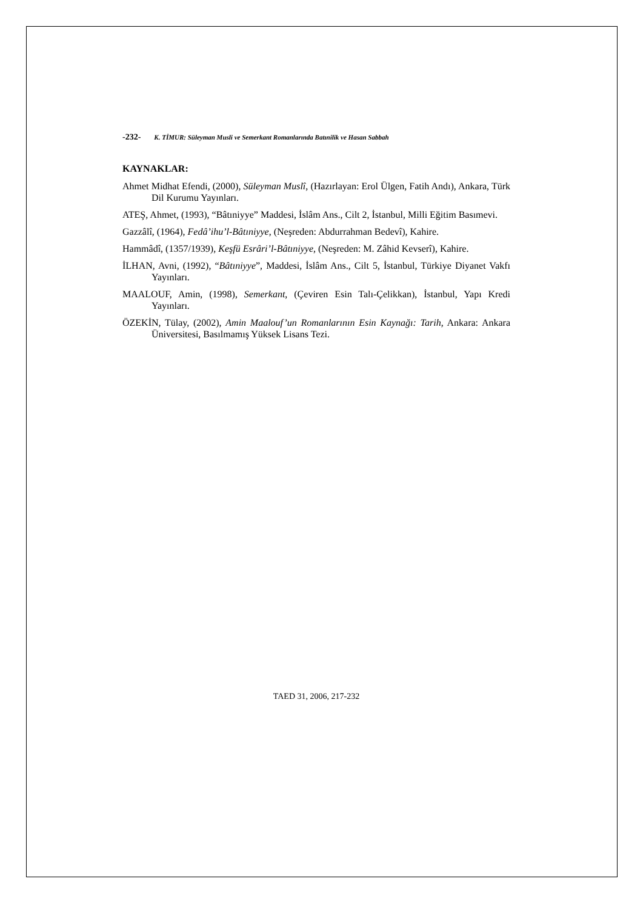-232- K. TİMUR: Süleyman Musli ve Semerkant Romanlarında Batınilik ve Hasan Sabbah
KAYNAKLAR:
Ahmet Midhat Efendi, (2000), Süleyman Muslî, (Hazırlayan: Erol Ülgen, Fatih Andı), Ankara, Türk Dil Kurumu Yayınları.
ATEŞ, Ahmet, (1993), “Bâtıniyye” Maddesi, İslâm Ans., Cilt 2, İstanbul, Milli Eğitim Basımevi.
Gazzâlî, (1964), Fedâ’ihu’l-Bâtıniyye, (Neşreden: Abdurrahman Bedevî), Kahire.
Hammâdî, (1357/1939), Keşfü Esrâri’l-Bâtıniyye, (Neşreden: M. Zâhid Kevserî), Kahire.
İLHAN, Avni, (1992), “Bâtıniyye”, Maddesi, İslâm Ans., Cilt 5, İstanbul, Türkiye Diyanet Vakfı Yayınları.
MAALOUF, Amin, (1998), Semerkant, (Çeviren Esin Talı-Çelikkan), İstanbul, Yapı Kredi Yayınları.
ÖZEKİN, Tülay, (2002), Amin Maalouf’un Romanlarının Esin Kaynağı: Tarih, Ankara: Ankara Üniversitesi, Basılmamış Yüksek Lisans Tezi.
TAED 31, 2006, 217-232